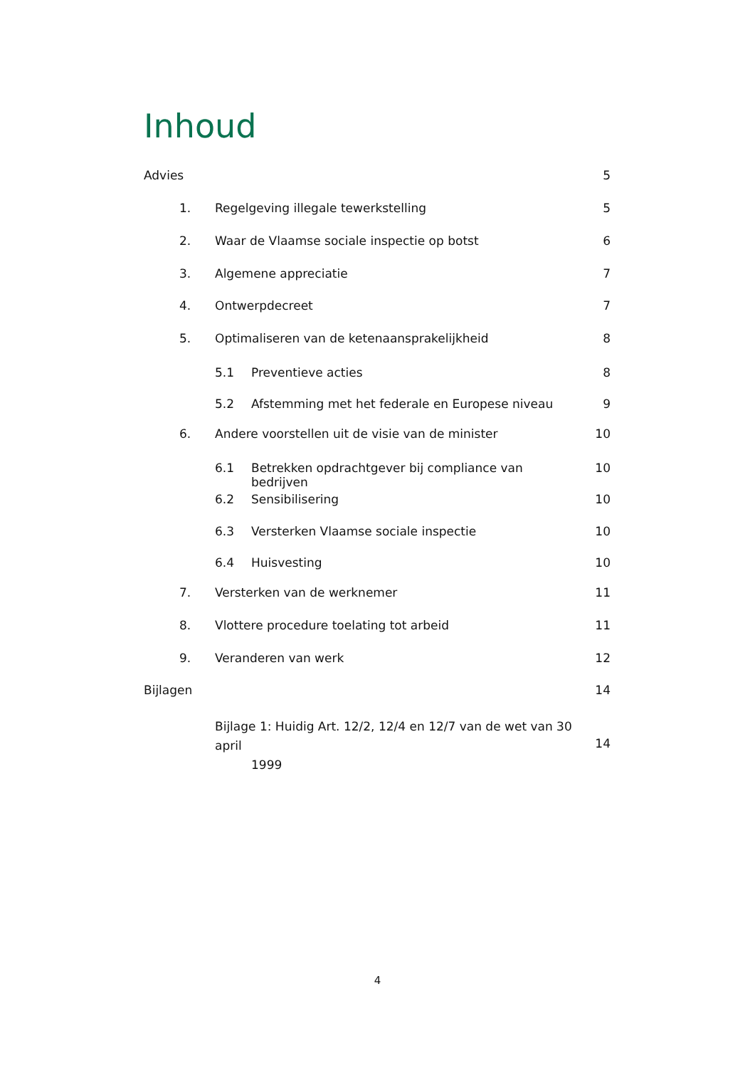Inhoud
Advies 5
1. Regelgeving illegale tewerkstelling 5
2. Waar de Vlaamse sociale inspectie op botst 6
3. Algemene appreciatie 7
4. Ontwerpdecreet 7
5. Optimaliseren van de ketenaansprakelijkheid 8
5.1 Preventieve acties 8
5.2 Afstemming met het federale en Europese niveau 9
6. Andere voorstellen uit de visie van de minister 10
6.1 Betrekken opdrachtgever bij compliance van bedrijven 10
6.2 Sensibilisering 10
6.3 Versterken Vlaamse sociale inspectie 10
6.4 Huisvesting 10
7. Versterken van de werknemer 11
8. Vlottere procedure toelating tot arbeid 11
9. Veranderen van werk 12
Bijlagen 14
Bijlage 1: Huidig Art. 12/2, 12/4 en 12/7 van de wet van 30 april
1999 14
4